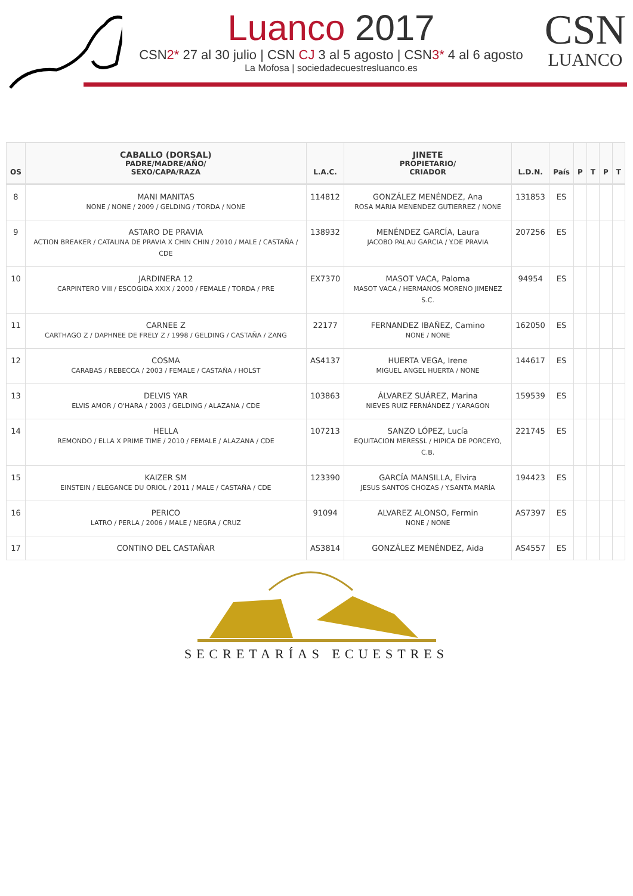Luanco 2017
CSN2* 27 al 30 julio | CSN CJ 3 al 5 agosto | CSN3* 4 al 6 agosto
La Mofosa | sociedadecuestresluanco.es
CSN
LUANCO
| OS | CABALLO (DORSAL) PADRE/MADRE/AÑO/ SEXO/CAPA/RAZA | L.A.C. | JINETE PROPIETARIO/ CRIADOR | L.D.N. | País | P | T | P | T |
| --- | --- | --- | --- | --- | --- | --- | --- | --- | --- |
| 8 | MANI MANITAS NONE / NONE / 2009 / GELDING / TORDA / NONE | 114812 | GONZÁLEZ MENÉNDEZ, Ana ROSA MARIA MENENDEZ GUTIERREZ / NONE | 131853 | ES | | | | |
| 9 | ASTARO DE PRAVIA ACTION BREAKER / CATALINA DE PRAVIA X CHIN CHIN / 2010 / MALE / CASTAÑA / CDE | 138932 | MENÉNDEZ GARCÍA, Laura JACOBO PALAU GARCIA / Y.DE PRAVIA | 207256 | ES | | | | |
| 10 | JARDINERA 12 CARPINTERO VIII / ESCOGIDA XXIX / 2000 / FEMALE / TORDA / PRE | EX7370 | MASOT VACA, Paloma MASOT VACA / HERMANOS MORENO JIMENEZ S.C. | 94954 | ES | | | | |
| 11 | CARNEE Z CARTHAGO Z / DAPHNEE DE FRELY Z / 1998 / GELDING / CASTAÑA / ZANG | 22177 | FERNANDEZ IBAÑEZ, Camino NONE / NONE | 162050 | ES | | | | |
| 12 | COSMA CARABAS / REBECCA / 2003 / FEMALE / CASTAÑA / HOLST | AS4137 | HUERTA VEGA, Irene MIGUEL ANGEL HUERTA / NONE | 144617 | ES | | | | |
| 13 | DELVIS YAR ELVIS AMOR / O'HARA / 2003 / GELDING / ALAZANA / CDE | 103863 | ÁLVAREZ SUÁREZ, Marina NIEVES RUIZ FERNÁNDEZ / Y.ARAGON | 159539 | ES | | | | |
| 14 | HELLA REMONDO / ELLA X PRIME TIME / 2010 / FEMALE / ALAZANA / CDE | 107213 | SANZO LÓPEZ, Lucía EQUITACION MERESSL / HIPICA DE PORCEYO, C.B. | 221745 | ES | | | | |
| 15 | KAIZER SM EINSTEIN / ELEGANCE DU ORIOL / 2011 / MALE / CASTAÑA / CDE | 123390 | GARCÍA MANSILLA, Elvira JESUS SANTOS CHOZAS / Y.SANTA MARÍA | 194423 | ES | | | | |
| 16 | PERICO LATRO / PERLA / 2006 / MALE / NEGRA / CRUZ | 91094 | ALVAREZ ALONSO, Fermin NONE / NONE | AS7397 | ES | | | | |
| 17 | CONTINO DEL CASTAÑAR | AS3814 | GONZÁLEZ MENÉNDEZ, Aida | AS4557 | ES | | | | |
SECRETARÍAS ECUESTRES